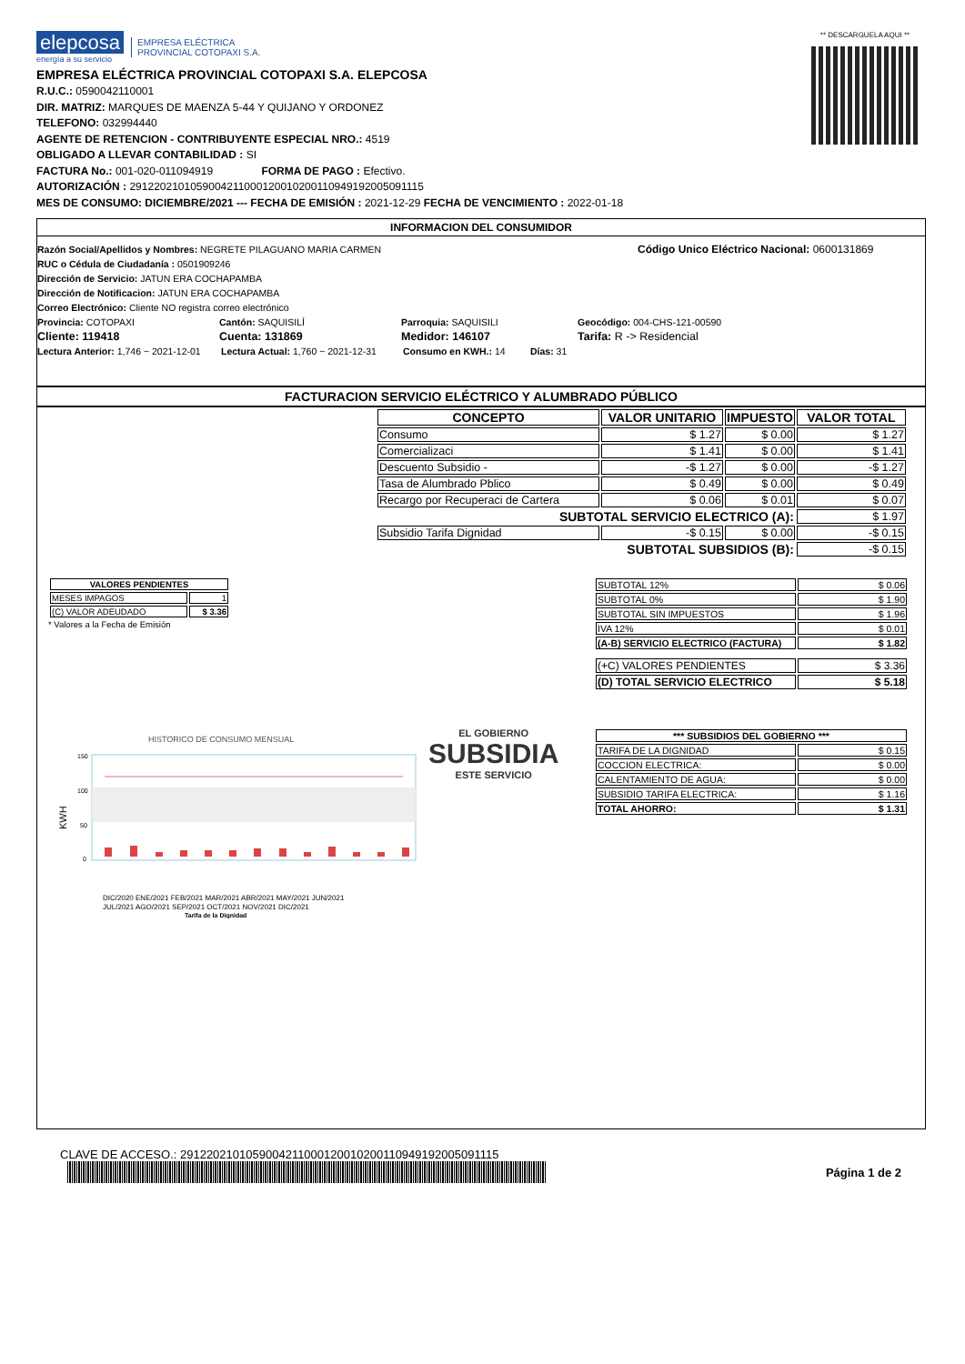elepcosa
energía a su servicio
EMPRESA ELÉCTRICA
PROVINCIAL COTOPAXI S.A.
EMPRESA ELÉCTRICA PROVINCIAL COTOPAXI S.A. ELEPCOSA
R.U.C.: 0590042110001
DIR. MATRIZ: MARQUES DE MAENZA 5-44 Y QUIJANO Y ORDONEZ
TELEFONO: 032994440
AGENTE DE RETENCION - CONTRIBUYENTE ESPECIAL NRO.: 4519
OBLIGADO A LLEVAR CONTABILIDAD : SI
FACTURA No.: 001-020-011094919 FORMA DE PAGO : Efectivo.
AUTORIZACIÓN : 2912202101059004211000120010200110949192005091115
MES DE CONSUMO: DICIEMBRE/2021 --- FECHA DE EMISIÓN : 2021-12-29 FECHA DE VENCIMIENTO : 2022-01-18
** DESCARGUELA AQUI **
INFORMACION DEL CONSUMIDOR
Razón Social/Apellidos y Nombres: NEGRETE PILAGUANO MARIA CARMEN Código Unico Eléctrico Nacional: 0600131869
RUC o Cédula de Ciudadanía : 0501909246
Dirección de Servicio: JATUN ERA COCHAPAMBA
Dirección de Notificacion: JATUN ERA COCHAPAMBA
Correo Electrónico: Cliente NO registra correo electrónico
Provincia: COTOPAXI Cantón: SAQUISILÍ Parroquia: SAQUISILI Geocódigo: 004-CHS-121-00590
Cliente: 119418 Cuenta: 131869 Medidor: 146107 Tarifa: R -> Residencial
Lectura Anterior: 1,746 ~ 2021-12-01 Lectura Actual: 1,760 ~ 2021-12-31 Consumo en KWH.: 14 Días: 31
FACTURACION SERVICIO ELÉCTRICO Y ALUMBRADO PÚBLICO
| CONCEPTO | VALOR UNITARIO | IMPUESTO | VALOR TOTAL |
| --- | --- | --- | --- |
| Consumo | $ 1.27 | $ 0.00 | $ 1.27 |
| Comercializaci | $ 1.41 | $ 0.00 | $ 1.41 |
| Descuento Subsidio - | -$ 1.27 | $ 0.00 | -$ 1.27 |
| Tasa de Alumbrado Pblico | $ 0.49 | $ 0.00 | $ 0.49 |
| Recargo por Recuperaci de Cartera | $ 0.06 | $ 0.01 | $ 0.07 |
| SUBTOTAL SERVICIO ELECTRICO (A): | | | $ 1.97 |
| Subsidio Tarifa Dignidad | -$ 0.15 | $ 0.00 | -$ 0.15 |
| SUBTOTAL SUBSIDIOS (B): | | | -$ 0.15 |
| VALORES PENDIENTES | |
| --- | --- |
| MESES IMPAGOS | 1 |
| (C) VALOR ADEUDADO | $ 3.36 |
* Valores a la Fecha de Emisión
| SUBTOTAL 12% | $ 0.06 |
| SUBTOTAL 0% | $ 1.90 |
| SUBTOTAL SIN IMPUESTOS | $ 1.96 |
| IVA 12% | $ 0.01 |
| (A-B) SERVICIO ELECTRICO (FACTURA) | $ 1.82 |
| (+C) VALORES PENDIENTES | $ 3.36 |
| (D) TOTAL SERVICIO ELECTRICO | $ 5.18 |
HISTORICO DE CONSUMO MENSUAL
KWH
150
100
50
0
DIC/2020 ENE/2021 FEB/2021 MAR/2021 ABR/2021 MAY/2021 JUN/2021
JUL/2021 AGO/2021 SEP/2021 OCT/2021 NOV/2021 DIC/2021
Tarifa de la Dignidad
EL GOBIERNO
SUBSIDIA
ESTE SERVICIO
| *** SUBSIDIOS DEL GOBIERNO *** | |
| --- | --- |
| TARIFA DE LA DIGNIDAD | $ 0.15 |
| COCCION ELECTRICA: | $ 0.00 |
| CALENTAMIENTO DE AGUA: | $ 0.00 |
| SUBSIDIO TARIFA ELECTRICA: | $ 1.16 |
| TOTAL AHORRO: | $ 1.31 |
CLAVE DE ACCESO.: 2912202101059004211000120010200110949192005091115
Página 1 de 2